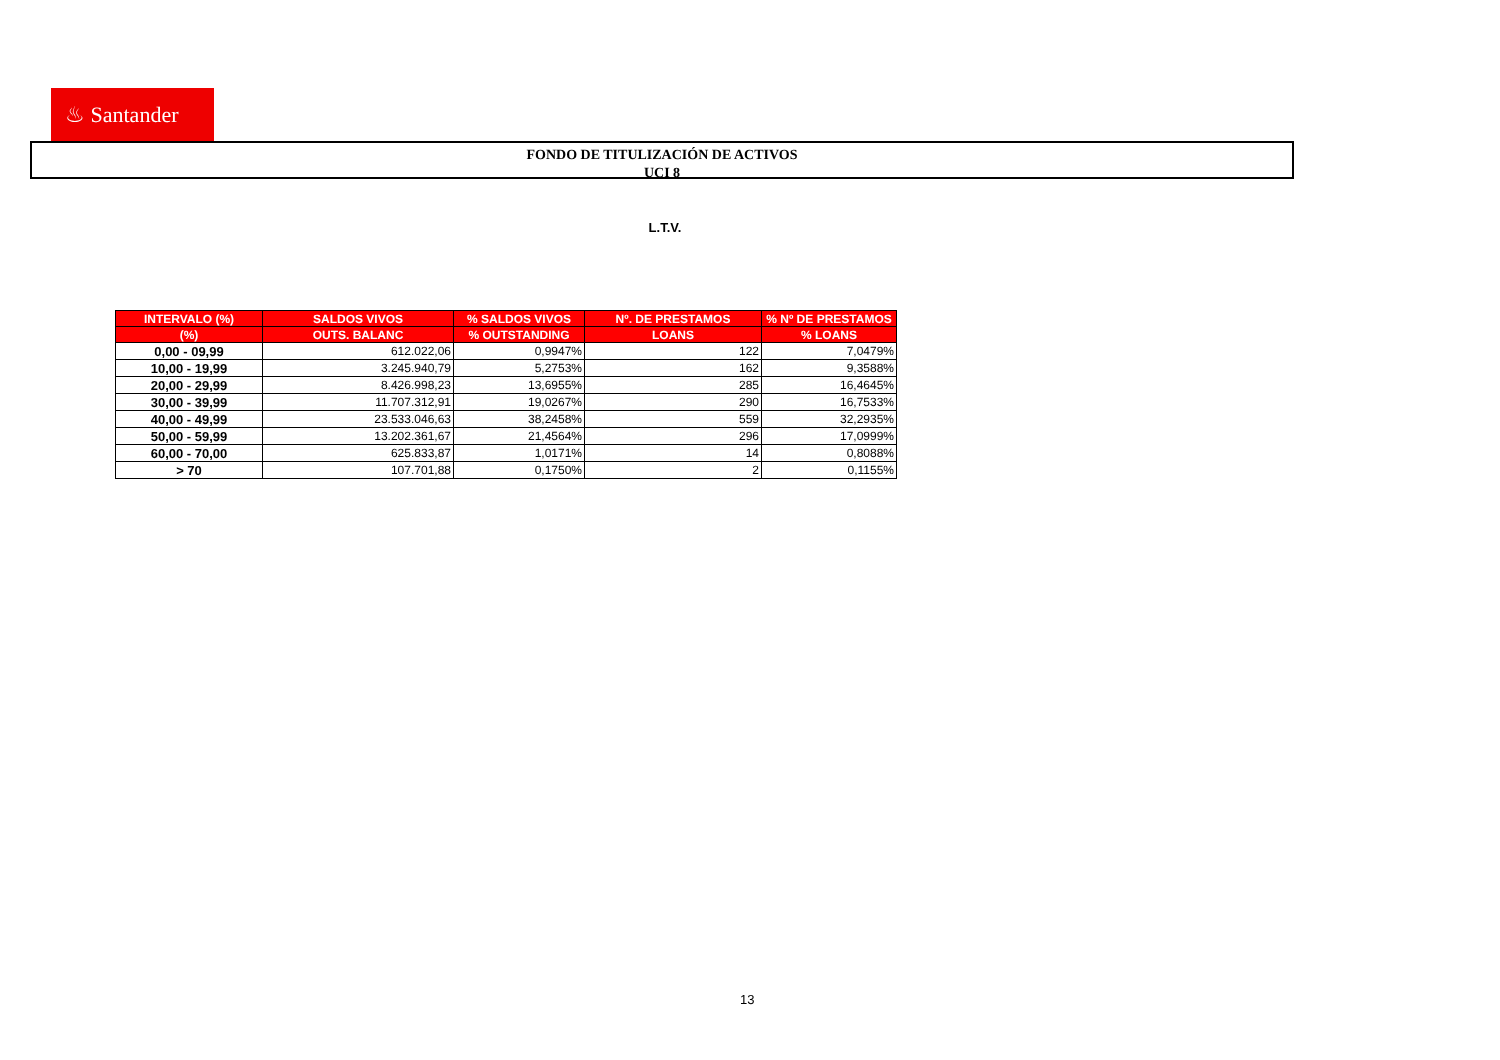♨ Santander
FONDO DE TITULIZACIÓN DE ACTIVOS
UCI 8
L.T.V.
| INTERVALO (%) | SALDOS VIVOS | % SALDOS VIVOS | Nº. DE PRESTAMOS | % Nº DE PRESTAMOS |
| --- | --- | --- | --- | --- |
| (%) | OUTS. BALANC | % OUTSTANDING | LOANS | % LOANS |
| 0,00 - 09,99 | 612.022,06 | 0,9947% | 122 | 7,0479% |
| 10,00 - 19,99 | 3.245.940,79 | 5,2753% | 162 | 9,3588% |
| 20,00 - 29,99 | 8.426.998,23 | 13,6955% | 285 | 16,4645% |
| 30,00 - 39,99 | 11.707.312,91 | 19,0267% | 290 | 16,7533% |
| 40,00 - 49,99 | 23.533.046,63 | 38,2458% | 559 | 32,2935% |
| 50,00 - 59,99 | 13.202.361,67 | 21,4564% | 296 | 17,0999% |
| 60,00 - 70,00 | 625.833,87 | 1,0171% | 14 | 0,8088% |
| > 70 | 107.701,88 | 0,1750% | 2 | 0,1155% |
13